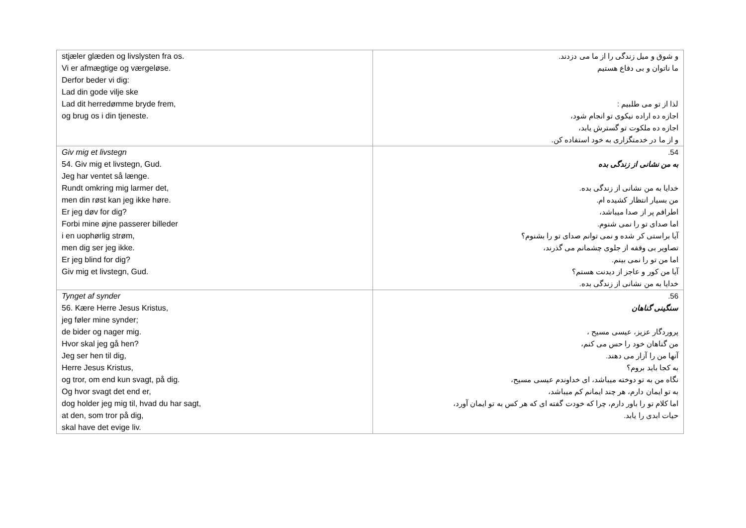| stjæler glæden og livslysten fra os. Vi er afmægtige og værgeløse. Derfor beder vi dig: Lad din gode vilje ske Lad dit herredømme bryde frem, og brug os i din tjeneste. | و شوق و میل زندگی را از ما می دزدند. ما ناتوان و بی دفاع هستیم لذا از تو می طلبیم : اجازه ده اراده نیکوی تو انجام شود، اجازه ده ملکوت تو گسترش یابد، و از ما در خدمتگزاری به خود استفاده کن. |
| Giv mig et livstegn 54. Giv mig et livstegn, Gud. Jeg har ventet så længe. Rundt omkring mig larmer det, men din røst kan jeg ikke høre. Er jeg døv for dig? Forbi mine øjne passerer billeder i en uophørlig strøm, men dig ser jeg ikke. Er jeg blind for dig? Giv mig et livstegn, Gud. | 54. به من نشانی از زندگی بده خدایا به من نشانی از زندگی بده. من بسیار انتظار کشیده ام. اطرافم پر از صدا میباشد، اما صدای تو را نمی شنوم. آیا براستی کر شده و نمی توانم صدای تو را بشنوم؟ تصاویر بی وقفه از جلوی چشمانم می گذرند، اما من تو را نمی بینم. آیا من کور و عاجز از دیدنت هستم؟ خدایا به من نشانی از زندگی بده. |
| Tynget af synder 56. Kære Herre Jesus Kristus, jeg føler mine synder; de bider og nager mig. Hvor skal jeg gå hen? Jeg ser hen til dig, Herre Jesus Kristus, og tror, om end kun svagt, på dig. Og hvor svagt det end er, dog holder jeg mig til, hvad du har sagt, at den, som tror på dig, skal have det evige liv. | 56. سنگینی گناهان پروردگار عزیز، عیسی مسیح ، من گناهان خود را حس می کنم، آنها من را آزار می دهند. به کجا باید بروم؟ نگاه من به تو دوخته میباشد، ای خداوندم عیسی مسیح، به تو ایمان دارم، هر چند ایمانم کم میباشد، اما کلام تو را باور دارم، چرا که خودت گفته ای که هر کس به تو ایمان آورد، حیات ابدی را یابد. |